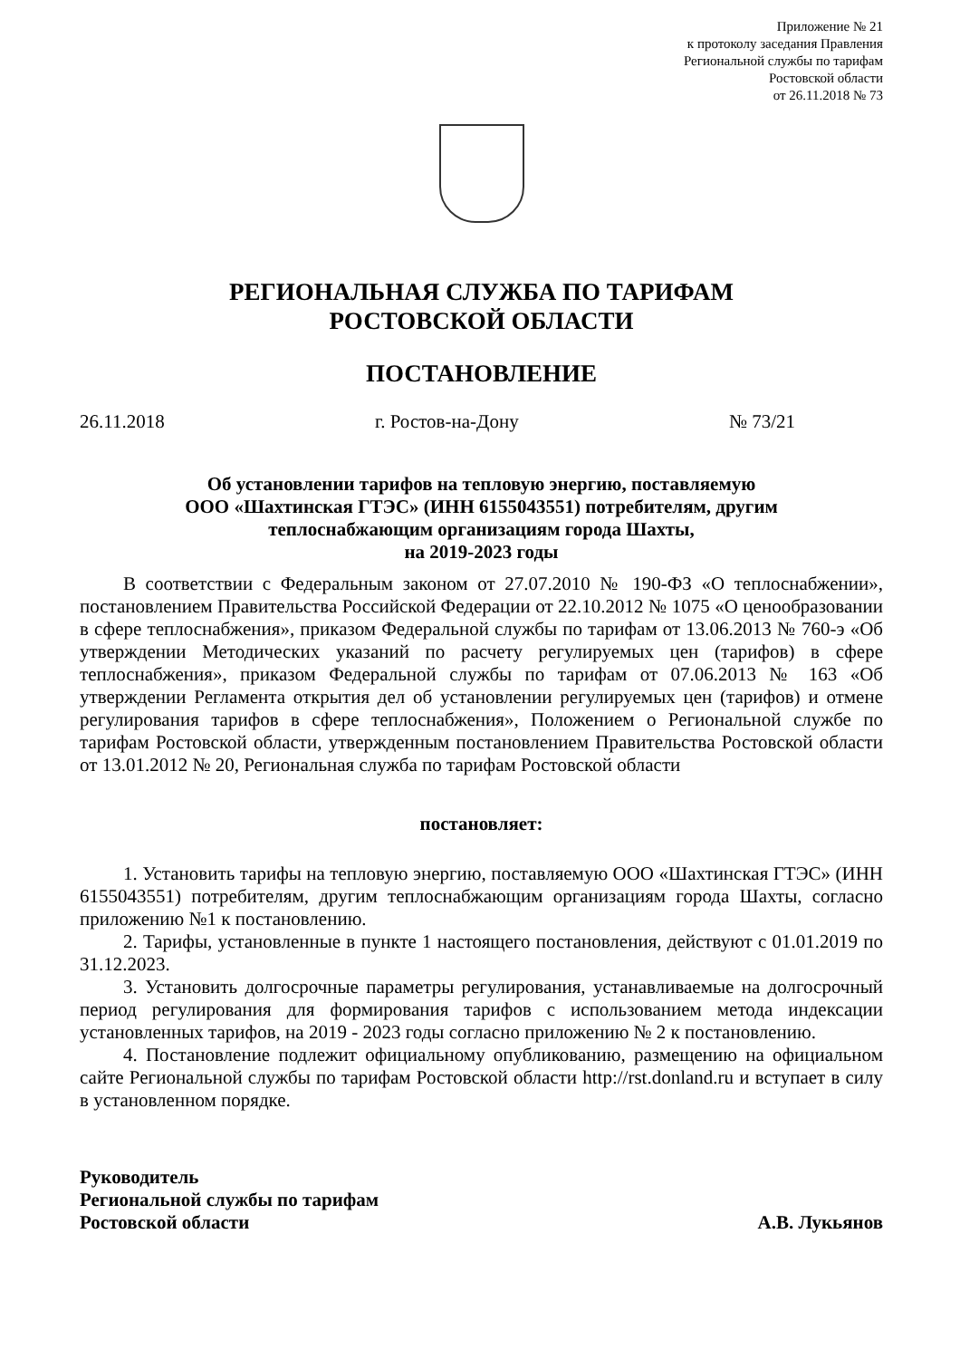Приложение № 21
к протоколу заседания Правления
Региональной службы по тарифам
Ростовской области
от 26.11.2018 № 73
РЕГИОНАЛЬНАЯ СЛУЖБА ПО ТАРИФАМ
РОСТОВСКОЙ ОБЛАСТИ
ПОСТАНОВЛЕНИЕ
26.11.2018 г. Ростов-на-Дону № 73/21
Об установлении тарифов на тепловую энергию, поставляемую
ООО «Шахтинская ГТЭС» (ИНН 6155043551) потребителям, другим
теплоснабжающим организациям города Шахты,
на 2019-2023 годы
В соответствии с Федеральным законом от 27.07.2010 № 190-ФЗ «О теплоснабжении», постановлением Правительства Российской Федерации от 22.10.2012 № 1075 «О ценообразовании в сфере теплоснабжения», приказом Федеральной службы по тарифам от 13.06.2013 № 760-э «Об утверждении Методических указаний по расчету регулируемых цен (тарифов) в сфере теплоснабжения», приказом Федеральной службы по тарифам от 07.06.2013 № 163 «Об утверждении Регламента открытия дел об установлении регулируемых цен (тарифов) и отмене регулирования тарифов в сфере теплоснабжения», Положением о Региональной службе по тарифам Ростовской области, утвержденным постановлением Правительства Ростовской области от 13.01.2012 № 20, Региональная служба по тарифам Ростовской области
постановляет:
1. Установить тарифы на тепловую энергию, поставляемую ООО «Шахтинская ГТЭС» (ИНН 6155043551) потребителям, другим теплоснабжающим организациям города Шахты, согласно приложению №1 к постановлению.
2. Тарифы, установленные в пункте 1 настоящего постановления, действуют с 01.01.2019 по 31.12.2023.
3. Установить долгосрочные параметры регулирования, устанавливаемые на долгосрочный период регулирования для формирования тарифов с использованием метода индексации установленных тарифов, на 2019 - 2023 годы согласно приложению № 2 к постановлению.
4. Постановление подлежит официальному опубликованию, размещению на официальном сайте Региональной службы по тарифам Ростовской области http://rst.donland.ru и вступает в силу в установленном порядке.
Руководитель
Региональной службы по тарифам
Ростовской области
А.В. Лукьянов